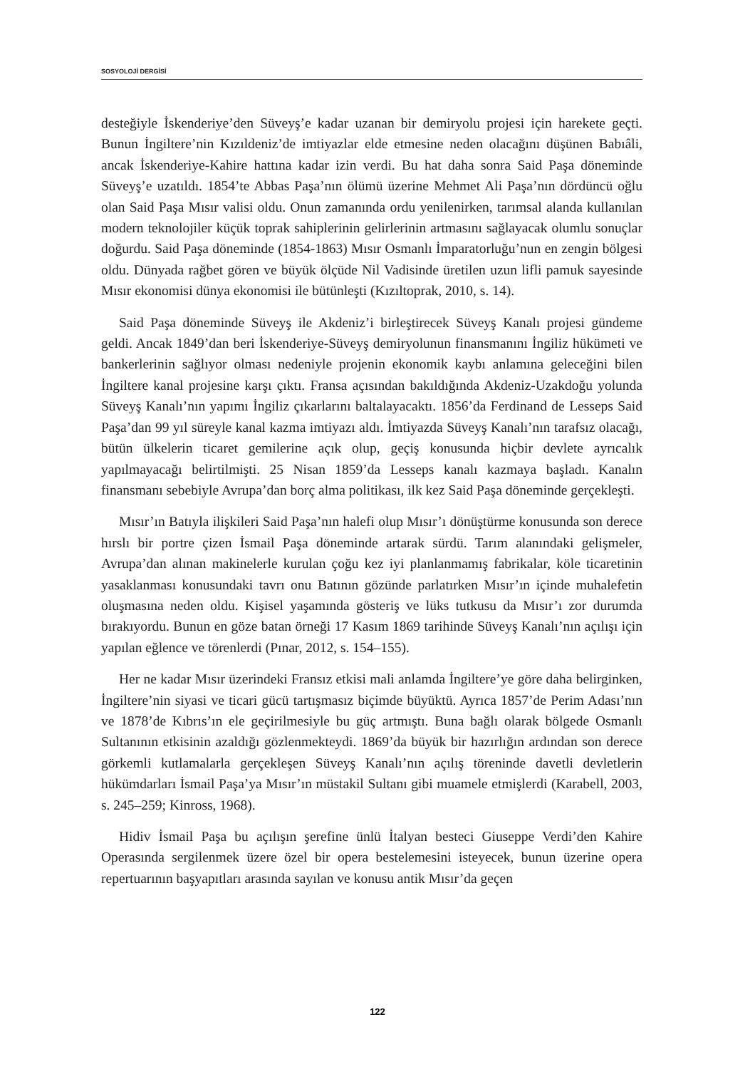SOSYOLOJİ DERGİSİ
desteğiyle İskenderiye’den Süveyş’e kadar uzanan bir demiryolu projesi için harekete geçti. Bunun İngiltere’nin Kızıldeniz’de imtiyazlar elde etmesine neden olacağını düşünen Babıâli, ancak İskenderiye-Kahire hattına kadar izin verdi. Bu hat daha sonra Said Paşa döneminde Süveyş’e uzatıldı. 1854’te Abbas Paşa’nın ölümü üzerine Mehmet Ali Paşa’nın dördüncü oğlu olan Said Paşa Mısır valisi oldu. Onun zamanında ordu yenilenirken, tarımsal alanda kullanılan modern teknolojiler küçük toprak sahiplerinin gelirlerinin artmasını sağlayacak olumlu sonuçlar doğurdu. Said Paşa döneminde (1854-1863) Mısır Osmanlı İmparatorluğu’nun en zengin bölgesi oldu. Dünyada rağbet gören ve büyük ölçüde Nil Vadisinde üretilen uzun lifli pamuk sayesinde Mısır ekonomisi dünya ekonomisi ile bütünleşti (Kızıltoprak, 2010, s. 14).
Said Paşa döneminde Süveyş ile Akdeniz’i birleştirecek Süveyş Kanalı projesi gündeme geldi. Ancak 1849’dan beri İskenderiye-Süveyş demiryolunun finansmanını İngiliz hükümeti ve bankerlerinin sağlıyor olması nedeniyle projenin ekonomik kaybı anlamına geleceğini bilen İngiltere kanal projesine karşı çıktı. Fransa açısından bakıldığında Akdeniz-Uzakdoğu yolunda Süveyş Kanalı’nın yapımı İngiliz çıkarlarını baltalayacaktı. 1856’da Ferdinand de Lesseps Said Paşa’dan 99 yıl süreyle kanal kazma imtiyazı aldı. İmtiyazda Süveyş Kanalı’nın tarafsız olacağı, bütün ülkelerin ticaret gemilerine açık olup, geçiş konusunda hiçbir devlete ayrıcalık yapılmayacağı belirtilmişti. 25 Nisan 1859’da Lesseps kanalı kazmaya başladı. Kanalın finansmanı sebebiyle Avrupa’dan borç alma politikası, ilk kez Said Paşa döneminde gerçekleşti.
Mısır’ın Batıyla ilişkileri Said Paşa’nın halefi olup Mısır’ı dönüştürme konusunda son derece hırslı bir portre çizen İsmail Paşa döneminde artarak sürdü. Tarım alanındaki gelişmeler, Avrupa’dan alınan makinelerle kurulan çoğu kez iyi planlanmamış fabrikalar, köle ticaretinin yasaklanması konusundaki tavrı onu Batının gözünde parlatırken Mısır’ın içinde muhalefetin oluşmasına neden oldu. Kişisel yaşamında gösteriş ve lüks tutkusu da Mısır’ı zor durumda bırakıyordu. Bunun en göze batan örneği 17 Kasım 1869 tarihinde Süveyş Kanalı’nın açılışı için yapılan eğlence ve törenlerdi (Pınar, 2012, s. 154–155).
Her ne kadar Mısır üzerindeki Fransız etkisi mali anlamda İngiltere’ye göre daha belirginken, İngiltere’nin siyasi ve ticari gücü tartışmasız biçimde büyüktü. Ayrıca 1857’de Perim Adası’nın ve 1878’de Kıbrıs’ın ele geçirilmesiyle bu güç artmıştı. Buna bağlı olarak bölgede Osmanlı Sultanının etkisinin azaldığı gözlenmekteydi. 1869’da büyük bir hazırlığın ardından son derece görkemli kutlamalarla gerçekleşen Süveyş Kanalı’nın açılış töreninde davetli devletlerin hükümdarları İsmail Paşa’ya Mısır’ın müstakil Sultanı gibi muamele etmişlerdi (Karabell, 2003, s. 245–259; Kinross, 1968).
Hidiv İsmail Paşa bu açılışın şerefine ünlü İtalyan besteci Giuseppe Verdi’den Kahire Operasında sergilenmek üzere özel bir opera bestelemesini isteyecek, bunun üzerine opera repertuarının başyapıtları arasında sayılan ve konusu antik Mısır’da geçen
122